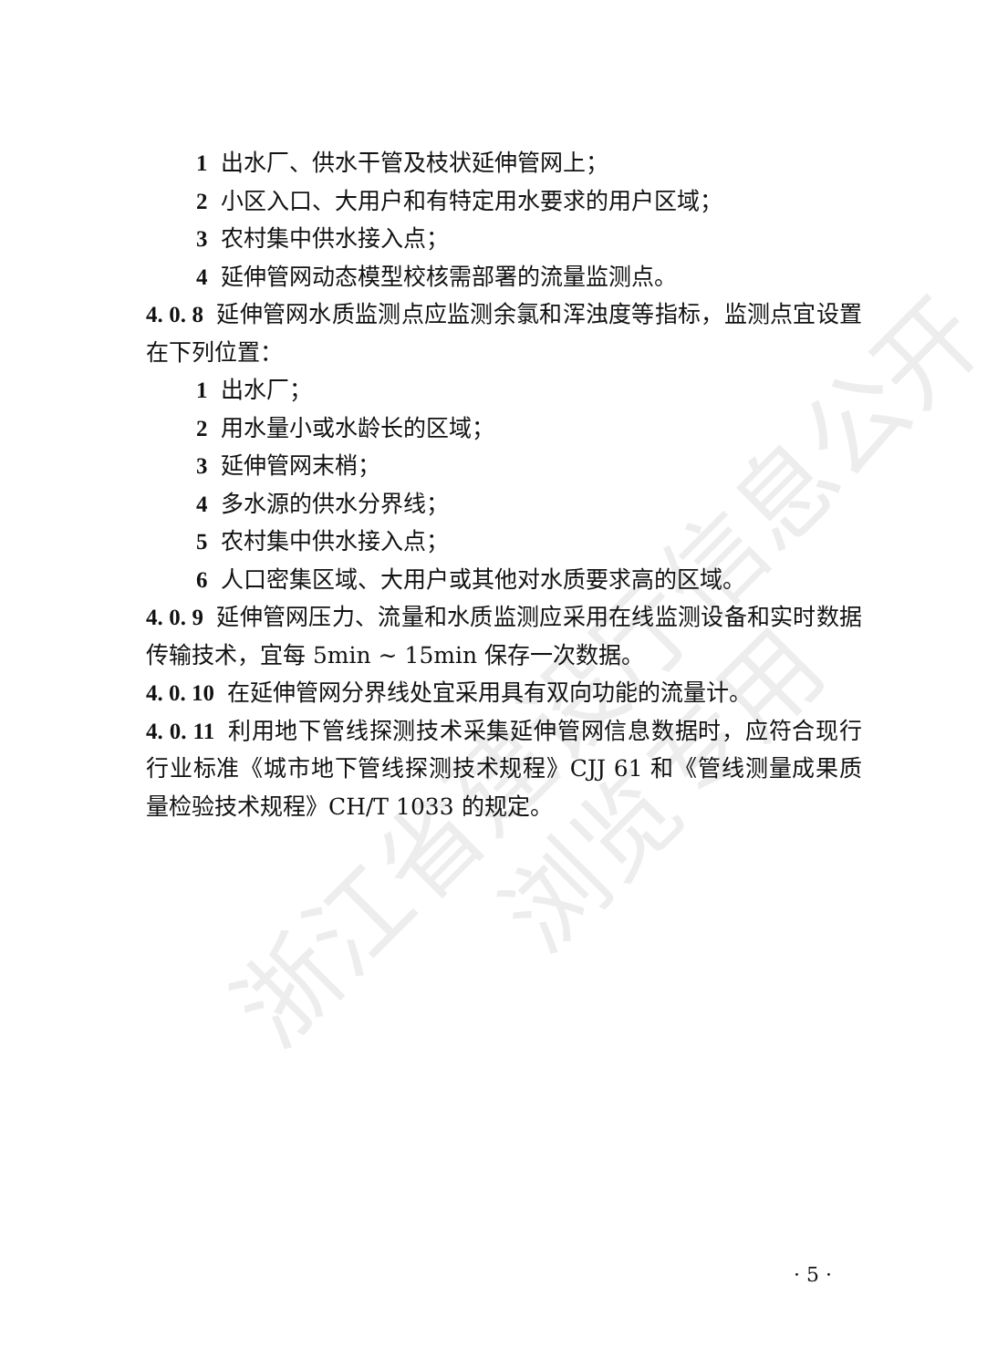浙江省建设厅信息公开
浏览专用
1 出水厂、供水干管及枝状延伸管网上；
2 小区入口、大用户和有特定用水要求的用户区域；
3 农村集中供水接入点；
4 延伸管网动态模型校核需部署的流量监测点。
4. 0. 8 延伸管网水质监测点应监测余氯和浑浊度等指标，监测点宜设置在下列位置：
1 出水厂；
2 用水量小或水龄长的区域；
3 延伸管网末梢；
4 多水源的供水分界线；
5 农村集中供水接入点；
6 人口密集区域、大用户或其他对水质要求高的区域。
4. 0. 9 延伸管网压力、流量和水质监测应采用在线监测设备和实时数据传输技术，宜每 5min ~ 15min 保存一次数据。
4. 0. 10 在延伸管网分界线处宜采用具有双向功能的流量计。
4. 0. 11 利用地下管线探测技术采集延伸管网信息数据时，应符合现行行业标准《城市地下管线探测技术规程》CJJ 61 和《管线测量成果质量检验技术规程》CH/T 1033 的规定。
· 5 ·